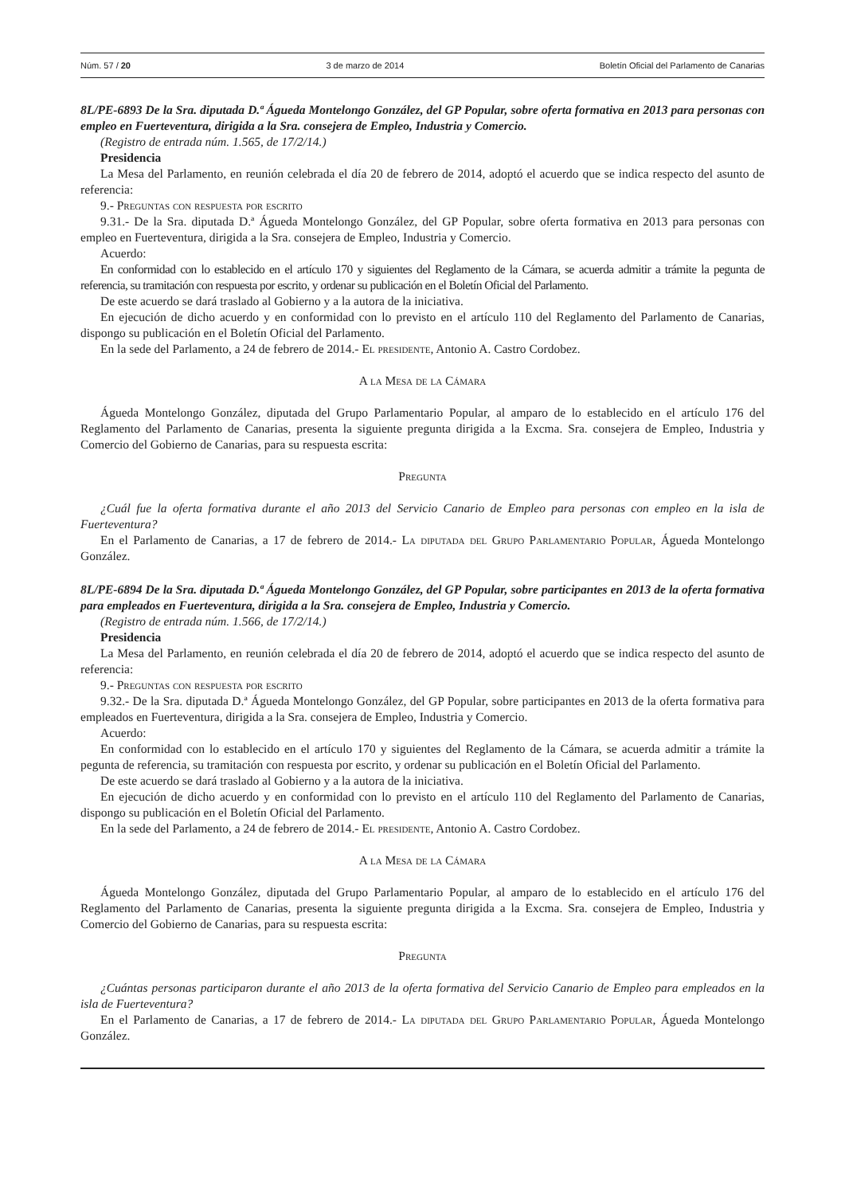Núm. 57 / 20 3 de marzo de 2014 Boletín Oficial del Parlamento de Canarias
8L/PE-6893 De la Sra. diputada D.ª Águeda Montelongo González, del GP Popular, sobre oferta formativa en 2013 para personas con empleo en Fuerteventura, dirigida a la Sra. consejera de Empleo, Industria y Comercio.
(Registro de entrada núm. 1.565, de 17/2/14.)
Presidencia
La Mesa del Parlamento, en reunión celebrada el día 20 de febrero de 2014, adoptó el acuerdo que se indica respecto del asunto de referencia:
9.- Preguntas con respuesta por escrito
9.31.- De la Sra. diputada D.ª Águeda Montelongo González, del GP Popular, sobre oferta formativa en 2013 para personas con empleo en Fuerteventura, dirigida a la Sra. consejera de Empleo, Industria y Comercio.
Acuerdo:
En conformidad con lo establecido en el artículo 170 y siguientes del Reglamento de la Cámara, se acuerda admitir a trámite la pegunta de referencia, su tramitación con respuesta por escrito, y ordenar su publicación en el Boletín Oficial del Parlamento.
De este acuerdo se dará traslado al Gobierno y a la autora de la iniciativa.
En ejecución de dicho acuerdo y en conformidad con lo previsto en el artículo 110 del Reglamento del Parlamento de Canarias, dispongo su publicación en el Boletín Oficial del Parlamento.
En la sede del Parlamento, a 24 de febrero de 2014.- El presidente, Antonio A. Castro Cordobez.
A la Mesa de la Cámara
Águeda Montelongo González, diputada del Grupo Parlamentario Popular, al amparo de lo establecido en el artículo 176 del Reglamento del Parlamento de Canarias, presenta la siguiente pregunta dirigida a la Excma. Sra. consejera de Empleo, Industria y Comercio del Gobierno de Canarias, para su respuesta escrita:
Pregunta
¿Cuál fue la oferta formativa durante el año 2013 del Servicio Canario de Empleo para personas con empleo en la isla de Fuerteventura?
En el Parlamento de Canarias, a 17 de febrero de 2014.- La diputada del Grupo Parlamentario Popular, Águeda Montelongo González.
8L/PE-6894 De la Sra. diputada D.ª Águeda Montelongo González, del GP Popular, sobre participantes en 2013 de la oferta formativa para empleados en Fuerteventura, dirigida a la Sra. consejera de Empleo, Industria y Comercio.
(Registro de entrada núm. 1.566, de 17/2/14.)
Presidencia
La Mesa del Parlamento, en reunión celebrada el día 20 de febrero de 2014, adoptó el acuerdo que se indica respecto del asunto de referencia:
9.- Preguntas con respuesta por escrito
9.32.- De la Sra. diputada D.ª Águeda Montelongo González, del GP Popular, sobre participantes en 2013 de la oferta formativa para empleados en Fuerteventura, dirigida a la Sra. consejera de Empleo, Industria y Comercio.
Acuerdo:
En conformidad con lo establecido en el artículo 170 y siguientes del Reglamento de la Cámara, se acuerda admitir a trámite la pegunta de referencia, su tramitación con respuesta por escrito, y ordenar su publicación en el Boletín Oficial del Parlamento.
De este acuerdo se dará traslado al Gobierno y a la autora de la iniciativa.
En ejecución de dicho acuerdo y en conformidad con lo previsto en el artículo 110 del Reglamento del Parlamento de Canarias, dispongo su publicación en el Boletín Oficial del Parlamento.
En la sede del Parlamento, a 24 de febrero de 2014.- El presidente, Antonio A. Castro Cordobez.
A la Mesa de la Cámara
Águeda Montelongo González, diputada del Grupo Parlamentario Popular, al amparo de lo establecido en el artículo 176 del Reglamento del Parlamento de Canarias, presenta la siguiente pregunta dirigida a la Excma. Sra. consejera de Empleo, Industria y Comercio del Gobierno de Canarias, para su respuesta escrita:
Pregunta
¿Cuántas personas participaron durante el año 2013 de la oferta formativa del Servicio Canario de Empleo para empleados en la isla de Fuerteventura?
En el Parlamento de Canarias, a 17 de febrero de 2014.- La diputada del Grupo Parlamentario Popular, Águeda Montelongo González.